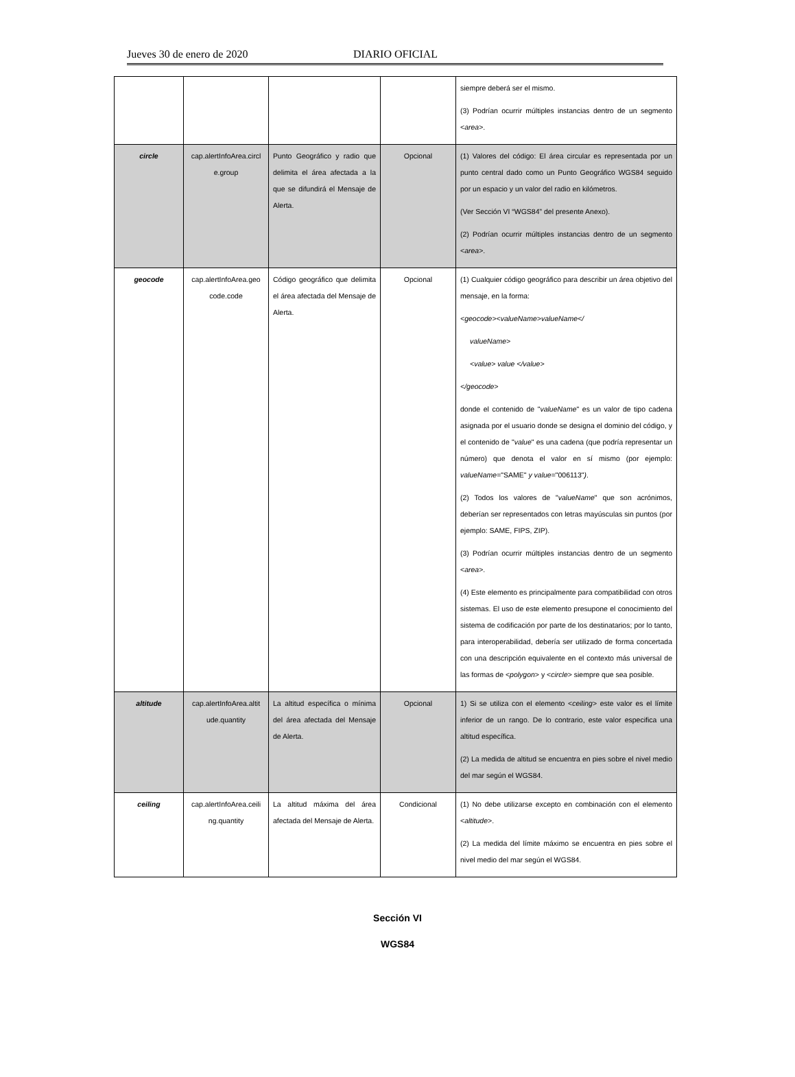Jueves 30 de enero de 2020 DIARIO OFICIAL
| | | | | siempre deberá ser el mismo. (3) Podrían ocurrir múltiples instancias dentro de un segmento < area >. |
| circle | cap.alertInfoArea.circl e.group | Punto Geográfico y radio que delimita el área afectada a la que se difundirá el Mensaje de Alerta. | Opcional | (1) Valores del código: El área circular es representada por un punto central dado como un Punto Geográfico WGS84 seguido por un espacio y un valor del radio en kilómetros. (Ver Sección VI “WGS84” del presente Anexo). (2) Podrían ocurrir múltiples instancias dentro de un segmento < area >. |
| geocode | cap.alertInfoArea.geo code.code | Código geográfico que delimita el área afectada del Mensaje de Alerta. | Opcional | (1) Cualquier código geográfico para describir un área objetivo del mensaje, en la forma: <geocode><valueName>valueName</ valueName> <value> value </value> </geocode> donde el contenido de " valueName " es un valor de tipo cadena asignada por el usuario donde se designa el dominio del código, y el contenido de " value " es una cadena (que podría representar un número) que denota el valor en sí mismo (por ejemplo: valueName ="SAME" y value ="006113" ) . (2) Todos los valores de " valueName " que son acrónimos, deberían ser representados con letras mayúsculas sin puntos (por ejemplo: SAME, FIPS, ZIP). (3) Podrían ocurrir múltiples instancias dentro de un segmento < area >. (4) Este elemento es principalmente para compatibilidad con otros sistemas. El uso de este elemento presupone el conocimiento del sistema de codificación por parte de los destinatarios; por lo tanto, para interoperabilidad, debería ser utilizado de forma concertada con una descripción equivalente en el contexto más universal de las formas de < polygon > y < circle > siempre que sea posible. |
| altitude | cap.alertInfoArea.altit ude.quantity | La altitud específica o mínima del área afectada del Mensaje de Alerta. | Opcional | 1) Si se utiliza con el elemento < ceiling > este valor es el límite inferior de un rango. De lo contrario, este valor especifica una altitud específica. (2) La medida de altitud se encuentra en pies sobre el nivel medio del mar según el WGS84. |
| ceiling | cap.alertInfoArea.ceili ng.quantity | La altitud máxima del área afectada del Mensaje de Alerta. | Condicional | (1) No debe utilizarse excepto en combinación con el elemento < altitude >. (2) La medida del límite máximo se encuentra en pies sobre el nivel medio del mar según el WGS84. |
Sección VI
WGS84